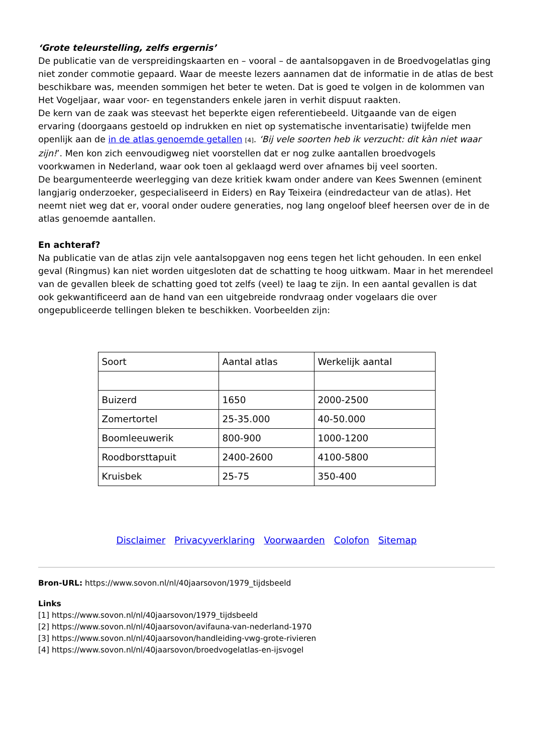‘Grote teleurstelling, zelfs ergernis’
De publicatie van de verspreidingskaarten en – vooral – de aantalsopgaven in de Broedvogelatlas ging niet zonder commotie gepaard. Waar de meeste lezers aannamen dat de informatie in de atlas de best beschikbare was, meenden sommigen het beter te weten. Dat is goed te volgen in de kolommen van Het Vogeljaar, waar voor- en tegenstanders enkele jaren in verhit dispuut raakten.
De kern van de zaak was steevast het beperkte eigen referentiebeeld. Uitgaande van de eigen ervaring (doorgaans gestoeld op indrukken en niet op systematische inventarisatie) twijfelde men openlijk aan de in de atlas genoemde getallen [4]. ‘Bij vele soorten heb ik verzucht: dit kàn niet waar zijn!’. Men kon zich eenvoudigweg niet voorstellen dat er nog zulke aantallen broedvogels voorkwamen in Nederland, waar ook toen al geklaagd werd over afnames bij veel soorten.
De beargumenteerde weerlegging van deze kritiek kwam onder andere van Kees Swennen (eminent langjarig onderzoeker, gespecialiseerd in Eiders) en Ray Teixeira (eindredacteur van de atlas). Het neemt niet weg dat er, vooral onder oudere generaties, nog lang ongeloof bleef heersen over de in de atlas genoemde aantallen.
En achteraf?
Na publicatie van de atlas zijn vele aantalsopgaven nog eens tegen het licht gehouden. In een enkel geval (Ringmus) kan niet worden uitgesloten dat de schatting te hoog uitkwam. Maar in het merendeel van de gevallen bleek de schatting goed tot zelfs (veel) te laag te zijn. In een aantal gevallen is dat ook gekwantificeerd aan de hand van een uitgebreide rondvraag onder vogelaars die over ongepubliceerde tellingen bleken te beschikken. Voorbeelden zijn:
| Soort | Aantal atlas | Werkelijk aantal |
| Buizerd | 1650 | 2000-2500 |
| Zomertortel | 25-35.000 | 40-50.000 |
| Boomleeuwerik | 800-900 | 1000-1200 |
| Roodborsttapuit | 2400-2600 | 4100-5800 |
| Kruisbek | 25-75 | 350-400 |
Disclaimer Privacyverklaring Voorwaarden Colofon Sitemap
Bron-URL: https://www.sovon.nl/nl/40jaarsovon/1979_tijdsbeeld
Links
[1] https://www.sovon.nl/nl/40jaarsovon/1979_tijdsbeeld
[2] https://www.sovon.nl/nl/40jaarsovon/avifauna-van-nederland-1970
[3] https://www.sovon.nl/nl/40jaarsovon/handleiding-vwg-grote-rivieren
[4] https://www.sovon.nl/nl/40jaarsovon/broedvogelatlas-en-ijsvogel